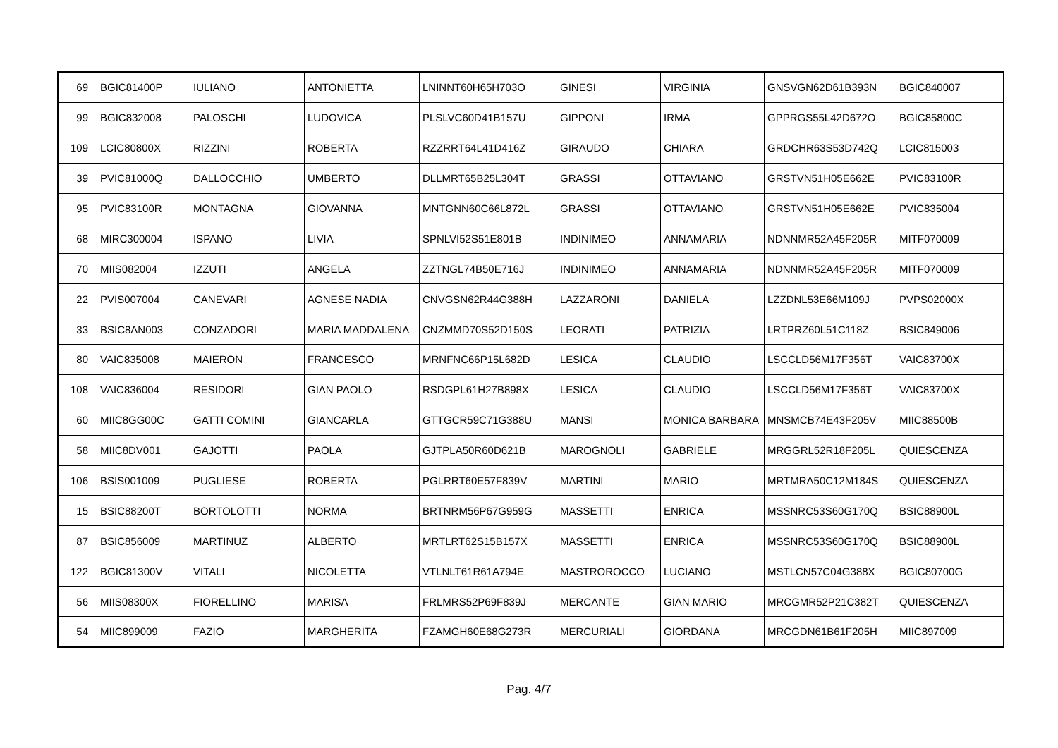| 69 | BGIC81400P | IULIANO | ANTONIETTA | LNINNT60H65H703O | GINESI | VIRGINIA | GNSVGN62D61B393N | BGIC840007 |
| 99 | BGIC832008 | PALOSCHI | LUDOVICA | PLSLVC60D41B157U | GIPPONI | IRMA | GPPRGS55L42D672O | BGIC85800C |
| 109 | LCIC80800X | RIZZINI | ROBERTA | RZZRRT64L41D416Z | GIRAUDO | CHIARA | GRDCHR63S53D742Q | LCIC815003 |
| 39 | PVIC81000Q | DALLOCCHIO | UMBERTO | DLLMRT65B25L304T | GRASSI | OTTAVIANO | GRSTVN51H05E662E | PVIC83100R |
| 95 | PVIC83100R | MONTAGNA | GIOVANNA | MNTGNN60C66L872L | GRASSI | OTTAVIANO | GRSTVN51H05E662E | PVIC835004 |
| 68 | MIRC300004 | ISPANO | LIVIA | SPNLVI52S51E801B | INDINIMEO | ANNAMARIA | NDNNMR52A45F205R | MITF070009 |
| 70 | MIIS082004 | IZZUTI | ANGELA | ZZTNGL74B50E716J | INDINIMEO | ANNAMARIA | NDNNMR52A45F205R | MITF070009 |
| 22 | PVIS007004 | CANEVARI | AGNESE NADIA | CNVGSN62R44G388H | LAZZARONI | DANIELA | LZZDNL53E66M109J | PVPS02000X |
| 33 | BSIC8AN003 | CONZADORI | MARIA MADDALENA | CNZMMD70S52D150S | LEORATI | PATRIZIA | LRTPRZ60L51C118Z | BSIC849006 |
| 80 | VAIC835008 | MAIERON | FRANCESCO | MRNFNC66P15L682D | LESICA | CLAUDIO | LSCCLD56M17F356T | VAIC83700X |
| 108 | VAIC836004 | RESIDORI | GIAN PAOLO | RSDGPL61H27B898X | LESICA | CLAUDIO | LSCCLD56M17F356T | VAIC83700X |
| 60 | MIIC8GG00C | GATTI COMINI | GIANCARLA | GTTGCR59C71G388U | MANSI | MONICA BARBARA | MNSMCB74E43F205V | MIIC88500B |
| 58 | MIIC8DV001 | GAJOTTI | PAOLA | GJTPLA50R60D621B | MAROGNOLI | GABRIELE | MRGGRL52R18F205L | QUIESCENZA |
| 106 | BSIS001009 | PUGLIESE | ROBERTA | PGLRRT60E57F839V | MARTINI | MARIO | MRTMRA50C12M184S | QUIESCENZA |
| 15 | BSIC88200T | BORTOLOTTI | NORMA | BRTNRM56P67G959G | MASSETTI | ENRICA | MSSNRC53S60G170Q | BSIC88900L |
| 87 | BSIC856009 | MARTINUZ | ALBERTO | MRTLRT62S15B157X | MASSETTI | ENRICA | MSSNRC53S60G170Q | BSIC88900L |
| 122 | BGIC81300V | VITALI | NICOLETTA | VTLNLT61R61A794E | MASTROROCCO | LUCIANO | MSTLCN57C04G388X | BGIC80700G |
| 56 | MIIS08300X | FIORELLINO | MARISA | FRLMRS52P69F839J | MERCANTE | GIAN MARIO | MRCGMR52P21C382T | QUIESCENZA |
| 54 | MIIC899009 | FAZIO | MARGHERITA | FZAMGH60E68G273R | MERCURIALI | GIORDANA | MRCGDN61B61F205H | MIIC897009 |
Pag. 4/7